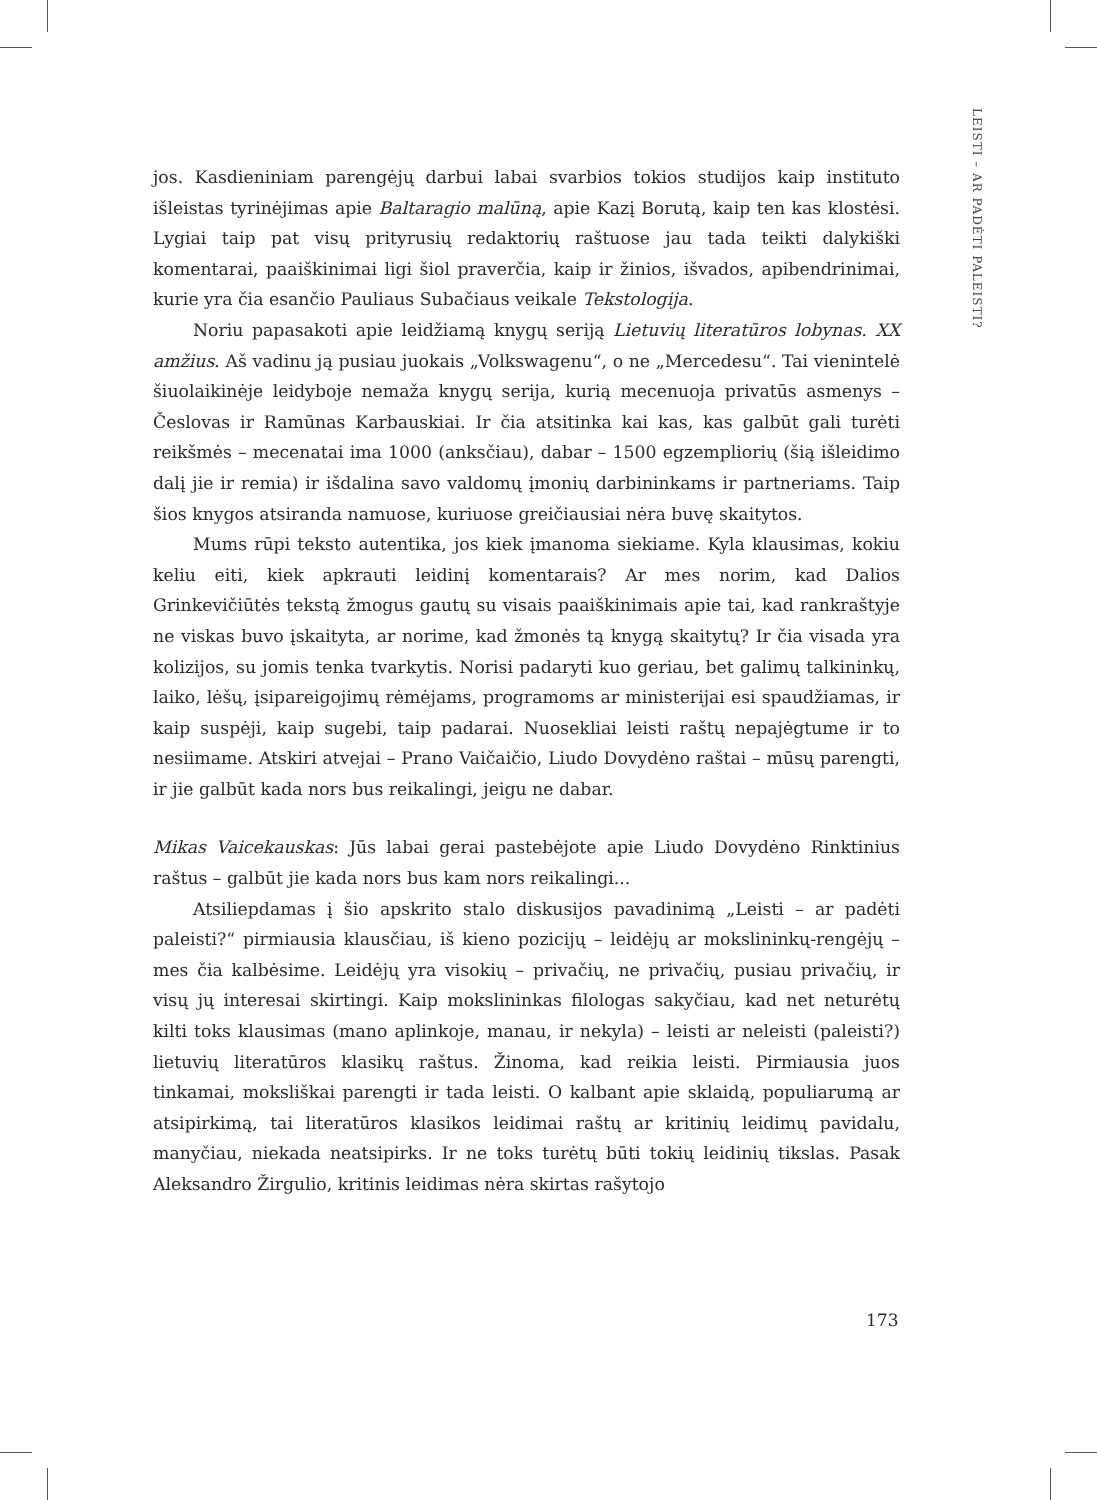LEISTI – AR PADĖTI PALEISTI?
jos. Kasdieniniam parengėjų darbui labai svarbios tokios studijos kaip instituto išleistas tyrinėjimas apie Baltaragio malūną, apie Kazį Borutą, kaip ten kas klostėsi. Lygiai taip pat visų prityrusių redaktorių raštuose jau tada teikti dalykiški komentarai, paaiškinimai ligi šiol praverčia, kaip ir žinios, išvados, apibendrinimai, kurie yra čia esančio Pauliaus Subačiaus veikale Tekstologija.
Noriu papasakoti apie leidžiamą knygų seriją Lietuvių literatūros lobynas. XX amžius. Aš vadinu ją pusiau juokais „Volkswagenu“, o ne „Mercedesu“. Tai vienintelė šiuolaikinėje leidyboje nemaža knygų serija, kurią mecenuoja privatūs asmenys – Česlovas ir Ramūnas Karbauskiai. Ir čia atsitinka kai kas, kas galbūt gali turėti reikšmės – mecenatai ima 1000 (anksčiau), dabar – 1500 egzempliorių (šią išleidimo dalį jie ir remia) ir išdalina savo valdomų įmonių darbininkams ir partneriams. Taip šios knygos atsiranda namuose, kuriuose greičiausiai nėra buvę skaitytos.
Mums rūpi teksto autentika, jos kiek įmanoma siekiame. Kyla klausimas, kokiu keliu eiti, kiek apkrauti leidinį komentarais? Ar mes norim, kad Dalios Grinkevičiūtės tekstą žmogus gautų su visais paaiškinimais apie tai, kad rankraštyje ne viskas buvo įskaityta, ar norime, kad žmonės tą knygą skaitytų? Ir čia visada yra kolizijos, su jomis tenka tvarkytis. Norisi padaryti kuo geriau, bet galimų talkininkų, laiko, lėšų, įsipareigojimų rėmėjams, programoms ar ministerijai esi spaudžiamas, ir kaip suspėji, kaip sugebi, taip padarai. Nuosekliai leisti raštų nepajėgtume ir to nesiimame. Atskiri atvejai – Prano Vaičaičio, Liudo Dovydėno raštai – mūsų parengti, ir jie galbūt kada nors bus reikalingi, jeigu ne dabar.
Mikas Vaicekauskas: Jūs labai gerai pastebėjote apie Liudo Dovydėno Rinktinius raštus – galbūt jie kada nors bus kam nors reikalingi...
Atsiliepdamas į šio apskrito stalo diskusijos pavadinimą „Leisti – ar padėti paleisti?“ pirmiausia klausčiau, iš kieno pozicijų – leidėjų ar mokslininkų-rengėjų – mes čia kalbėsime. Leidėjų yra visokių – privačių, ne privačių, pusiau privačių, ir visų jų interesai skirtingi. Kaip mokslininkas filologas sakyčiau, kad net neturėtų kilti toks klausimas (mano aplinkoje, manau, ir nekyla) – leisti ar neleisti (paleisti?) lietuvių literatūros klasikų raštus. Žinoma, kad reikia leisti. Pirmiausia juos tinkamai, moksliškai parengti ir tada leisti. O kalbant apie sklaidą, populiarumą ar atsipirkimą, tai literatūros klasikos leidimai raštų ar kritinių leidimų pavidalu, manyčiau, niekada neatsipirks. Ir ne toks turėtų būti tokių leidinių tikslas. Pasak Aleksandro Žirgulio, kritinis leidimas nėra skirtas rašytojo
173